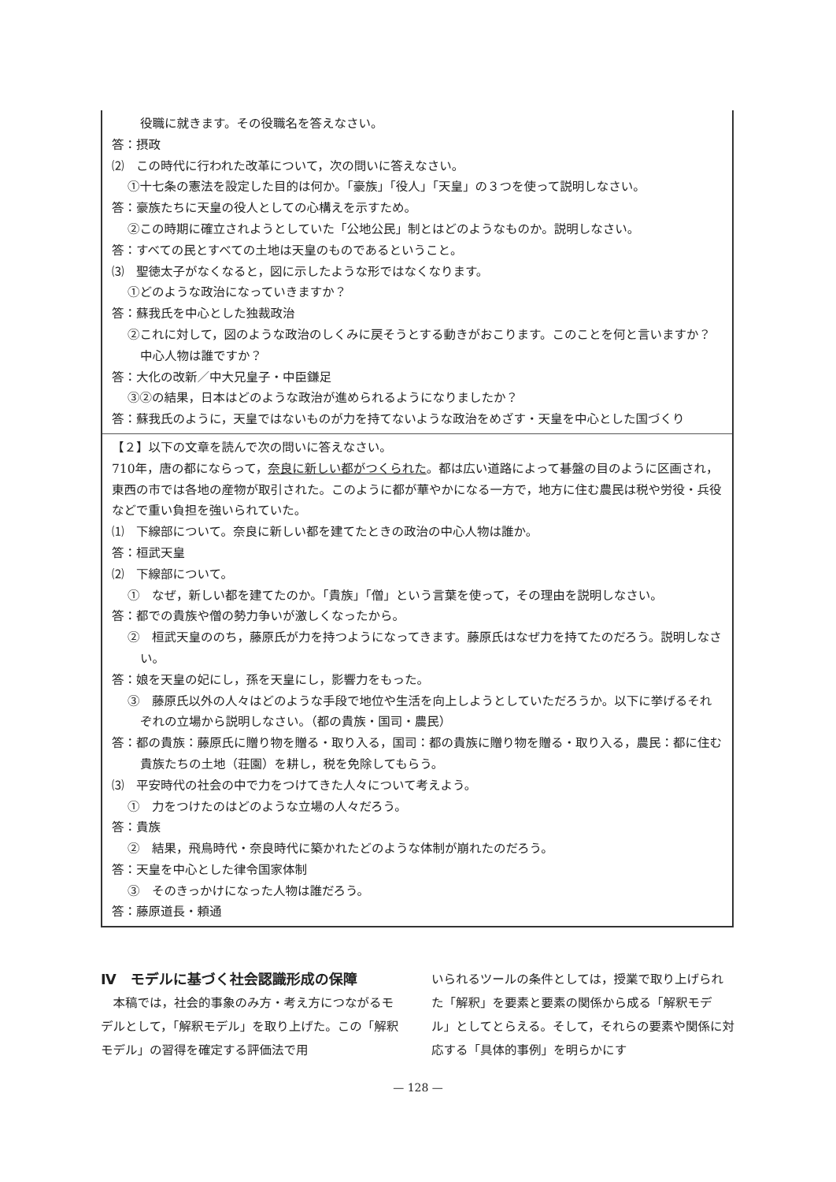役職に就きます。その役職名を答えなさい。
答：摂政
⑵　この時代に行われた改革について，次の問いに答えなさい。
①十七条の憲法を設定した目的は何か。「豪族」「役人」「天皇」の３つを使って説明しなさい。
答：豪族たちに天皇の役人としての心構えを示すため。
②この時期に確立されようとしていた「公地公民」制とはどのようなものか。説明しなさい。
答：すべての民とすべての土地は天皇のものであるということ。
⑶　聖徳太子がなくなると，図に示したような形ではなくなります。
①どのような政治になっていきますか？
答：蘇我氏を中心とした独裁政治
②これに対して，図のような政治のしくみに戻そうとする動きがおこります。このことを何と言いますか？中心人物は誰ですか？
答：大化の改新／中大兄皇子・中臣鎌足
③②の結果，日本はどのような政治が進められるようになりましたか？
答：蘇我氏のように，天皇ではないものが力を持てないような政治をめざす・天皇を中心とした国づくり
【２】以下の文章を読んで次の問いに答えなさい。
710年，唐の都にならって，奈良に新しい都がつくられた。都は広い道路によって碁盤の目のように区画され，東西の市では各地の産物が取引された。このように都が華やかになる一方で，地方に住む農民は税や労役・兵役などで重い負担を強いられていた。
⑴　下線部について。奈良に新しい都を建てたときの政治の中心人物は誰か。
答：桓武天皇
⑵　下線部について。
①　なぜ，新しい都を建てたのか。「貴族」「僧」という言葉を使って，その理由を説明しなさい。
答：都での貴族や僧の勢力争いが激しくなったから。
②　桓武天皇ののち，藤原氏が力を持つようになってきます。藤原氏はなぜ力を持てたのだろう。説明しなさい。
答：娘を天皇の妃にし，孫を天皇にし，影響力をもった。
③　藤原氏以外の人々はどのような手段で地位や生活を向上しようとしていただろうか。以下に挙げるそれぞれの立場から説明しなさい。（都の貴族・国司・農民）
答：都の貴族：藤原氏に贈り物を贈る・取り入る，国司：都の貴族に贈り物を贈る・取り入る，農民：都に住む貴族たちの土地（荘園）を耕し，税を免除してもらう。
⑶　平安時代の社会の中で力をつけてきた人々について考えよう。
①　力をつけたのはどのような立場の人々だろう。
答：貴族
②　結果，飛鳥時代・奈良時代に築かれたどのような体制が崩れたのだろう。
答：天皇を中心とした律令国家体制
③　そのきっかけになった人物は誰だろう。
答：藤原道長・頼通
Ⅳ　モデルに基づく社会認識形成の保障
　本稿では，社会的事象のみ方・考え方につながるモデルとして，「解釈モデル」を取り上げた。この「解釈モデル」の習得を確定する評価法で用
いられるツールの条件としては，授業で取り上げられた「解釈」を要素と要素の関係から成る「解釈モデル」としてとらえる。そして，それらの要素や関係に対応する「具体的事例」を明らかにす
— 128 —